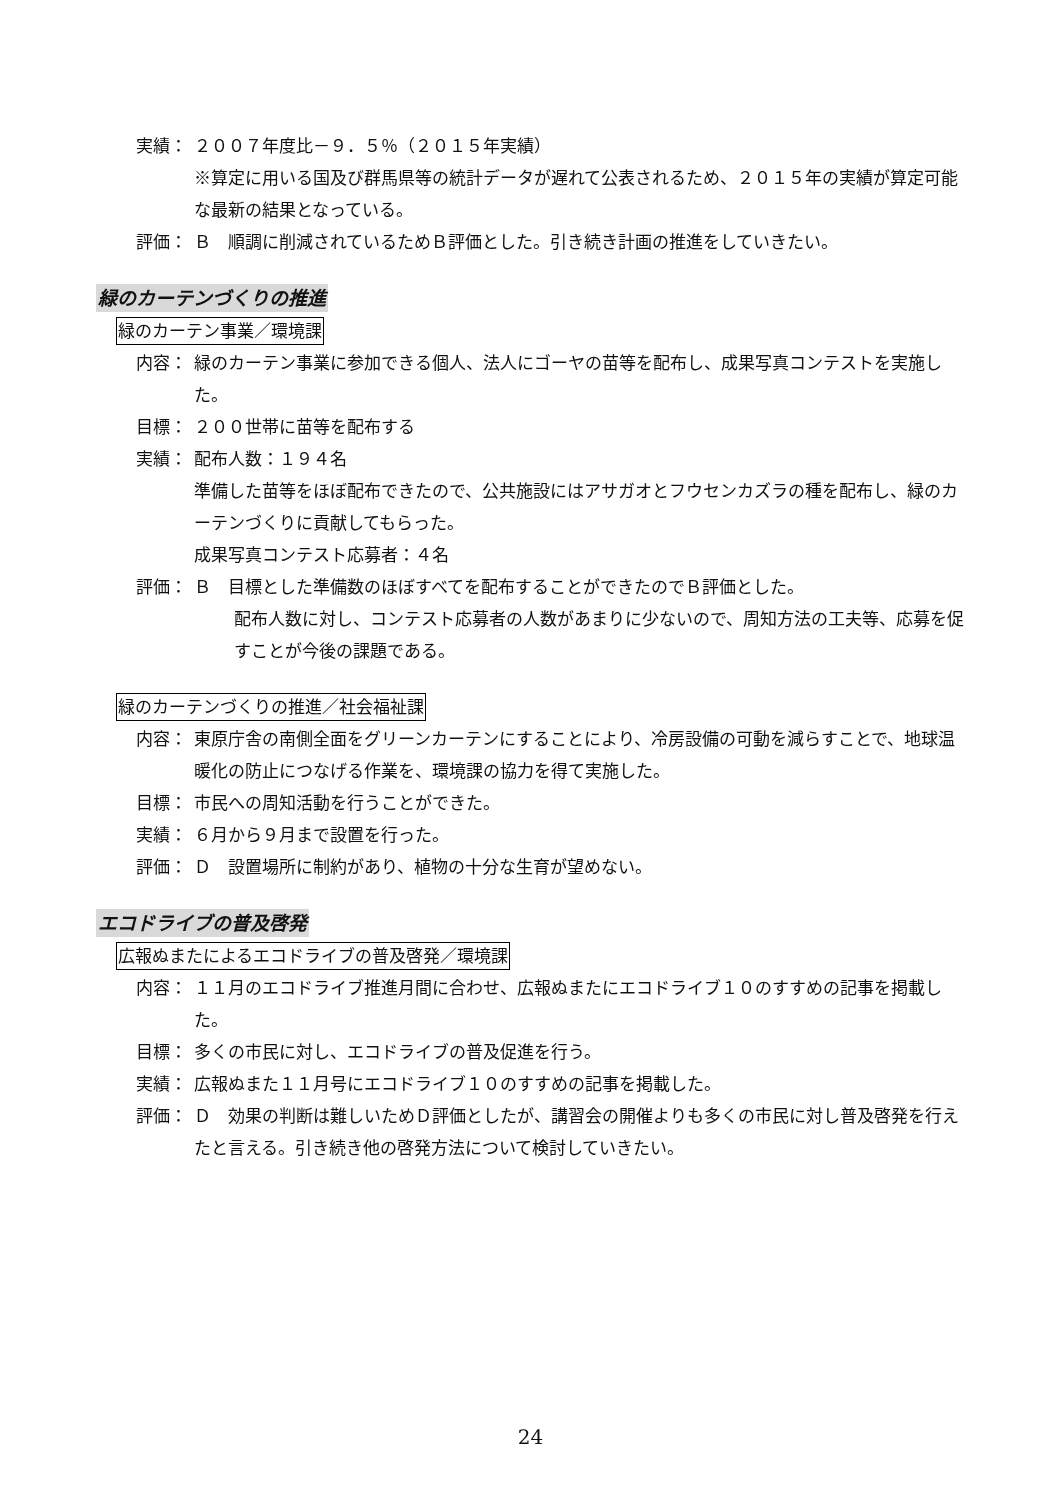実績： ２００７年度比－９．５％（２０１５年実績）
※算定に用いる国及び群馬県等の統計データが遅れて公表されるため、２０１５年の実績が算定可能な最新の結果となっている。
評価： Ｂ　順調に削減されているためＢ評価とした。引き続き計画の推進をしていきたい。
緑のカーテンづくりの推進
緑のカーテン事業／環境課
内容： 緑のカーテン事業に参加できる個人、法人にゴーヤの苗等を配布し、成果写真コンテストを実施した。
目標： ２００世帯に苗等を配布する
実績： 配布人数：１９４名
準備した苗等をほぼ配布できたので、公共施設にはアサガオとフウセンカズラの種を配布し、緑のカーテンづくりに貢献してもらった。
成果写真コンテスト応募者：４名
評価： Ｂ　目標とした準備数のほぼすべてを配布することができたのでＢ評価とした。
配布人数に対し、コンテスト応募者の人数があまりに少ないので、周知方法の工夫等、応募を促すことが今後の課題である。
緑のカーテンづくりの推進／社会福祉課
内容： 東原庁舎の南側全面をグリーンカーテンにすることにより、冷房設備の可動を減らすことで、地球温暖化の防止につなげる作業を、環境課の協力を得て実施した。
目標： 市民への周知活動を行うことができた。
実績： ６月から９月まで設置を行った。
評価： Ｄ　設置場所に制約があり、植物の十分な生育が望めない。
エコドライブの普及啓発
広報ぬまたによるエコドライブの普及啓発／環境課
内容： １１月のエコドライブ推進月間に合わせ、広報ぬまたにエコドライブ１０のすすめの記事を掲載した。
目標： 多くの市民に対し、エコドライブの普及促進を行う。
実績： 広報ぬまた１１月号にエコドライブ１０のすすめの記事を掲載した。
評価： Ｄ　効果の判断は難しいためＤ評価としたが、講習会の開催よりも多くの市民に対し普及啓発を行えたと言える。引き続き他の啓発方法について検討していきたい。
24